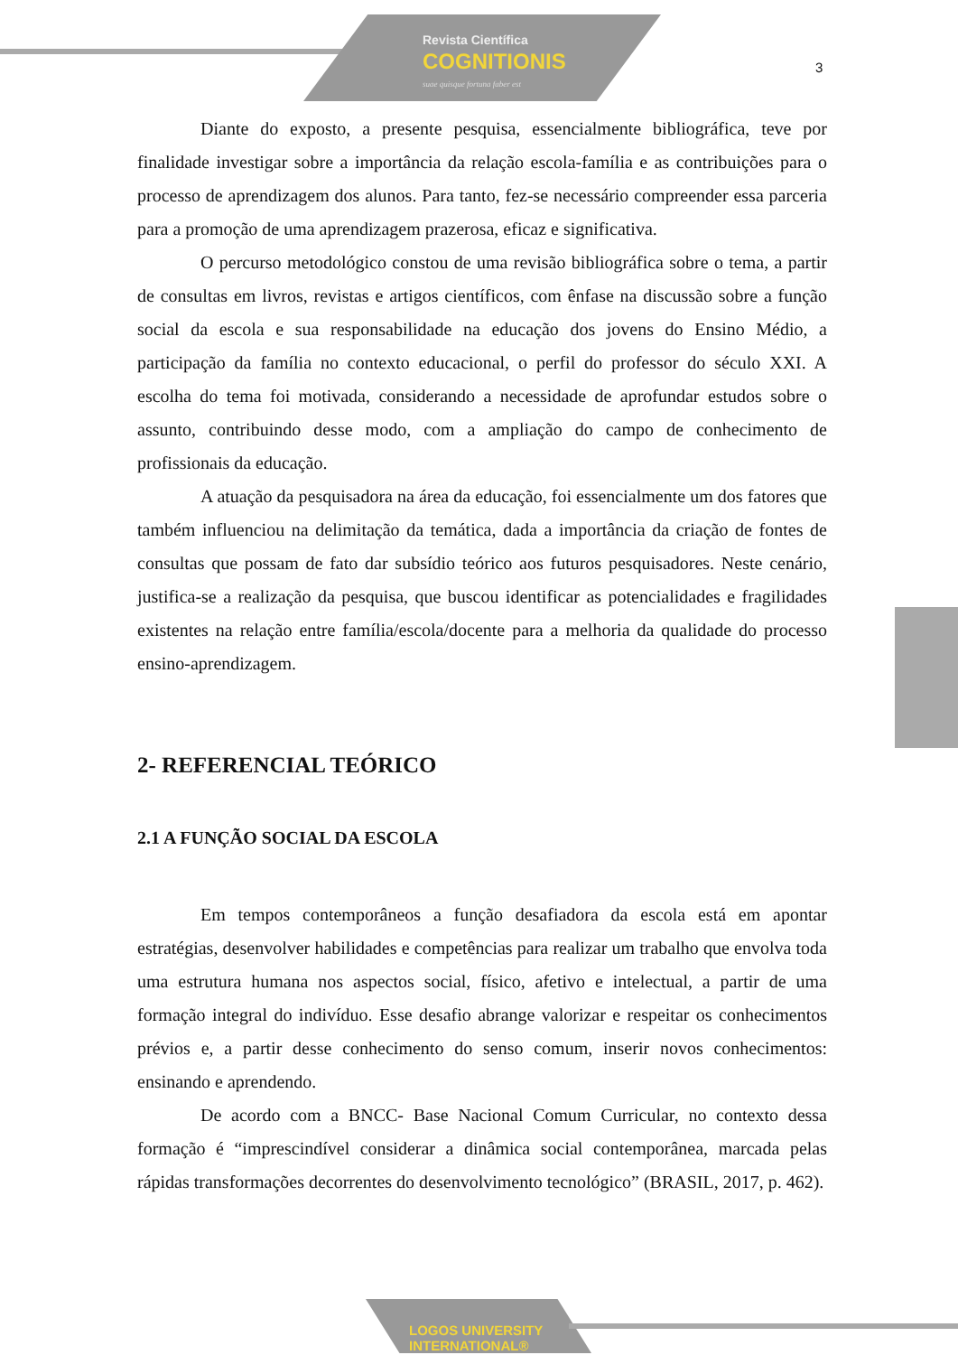Revista Científica
COGNITIONIS
suae quisque fortuna faber est
3
Diante do exposto, a presente pesquisa, essencialmente bibliográfica, teve por finalidade investigar sobre a importância da relação escola-família e as contribuições para o processo de aprendizagem dos alunos. Para tanto, fez-se necessário compreender essa parceria para a promoção de uma aprendizagem prazerosa, eficaz e significativa.
O percurso metodológico constou de uma revisão bibliográfica sobre o tema, a partir de consultas em livros, revistas e artigos científicos, com ênfase na discussão sobre a função social da escola e sua responsabilidade na educação dos jovens do Ensino Médio, a participação da família no contexto educacional, o perfil do professor do século XXI. A escolha do tema foi motivada, considerando a necessidade de aprofundar estudos sobre o assunto, contribuindo desse modo, com a ampliação do campo de conhecimento de profissionais da educação.
A atuação da pesquisadora na área da educação, foi essencialmente um dos fatores que também influenciou na delimitação da temática, dada a importância da criação de fontes de consultas que possam de fato dar subsídio teórico aos futuros pesquisadores. Neste cenário, justifica-se a realização da pesquisa, que buscou identificar as potencialidades e fragilidades existentes na relação entre família/escola/docente para a melhoria da qualidade do processo ensino-aprendizagem.
2- REFERENCIAL TEÓRICO
2.1 A FUNÇÃO SOCIAL DA ESCOLA
Em tempos contemporâneos a função desafiadora da escola está em apontar estratégias, desenvolver habilidades e competências para realizar um trabalho que envolva toda uma estrutura humana nos aspectos social, físico, afetivo e intelectual, a partir de uma formação integral do indivíduo. Esse desafio abrange valorizar e respeitar os conhecimentos prévios e, a partir desse conhecimento do senso comum, inserir novos conhecimentos: ensinando e aprendendo.
De acordo com a BNCC- Base Nacional Comum Curricular, no contexto dessa formação é “imprescindível considerar a dinâmica social contemporânea, marcada pelas rápidas transformações decorrentes do desenvolvimento tecnológico” (BRASIL, 2017, p. 462).
LOGOS UNIVERSITY
INTERNATIONAL®